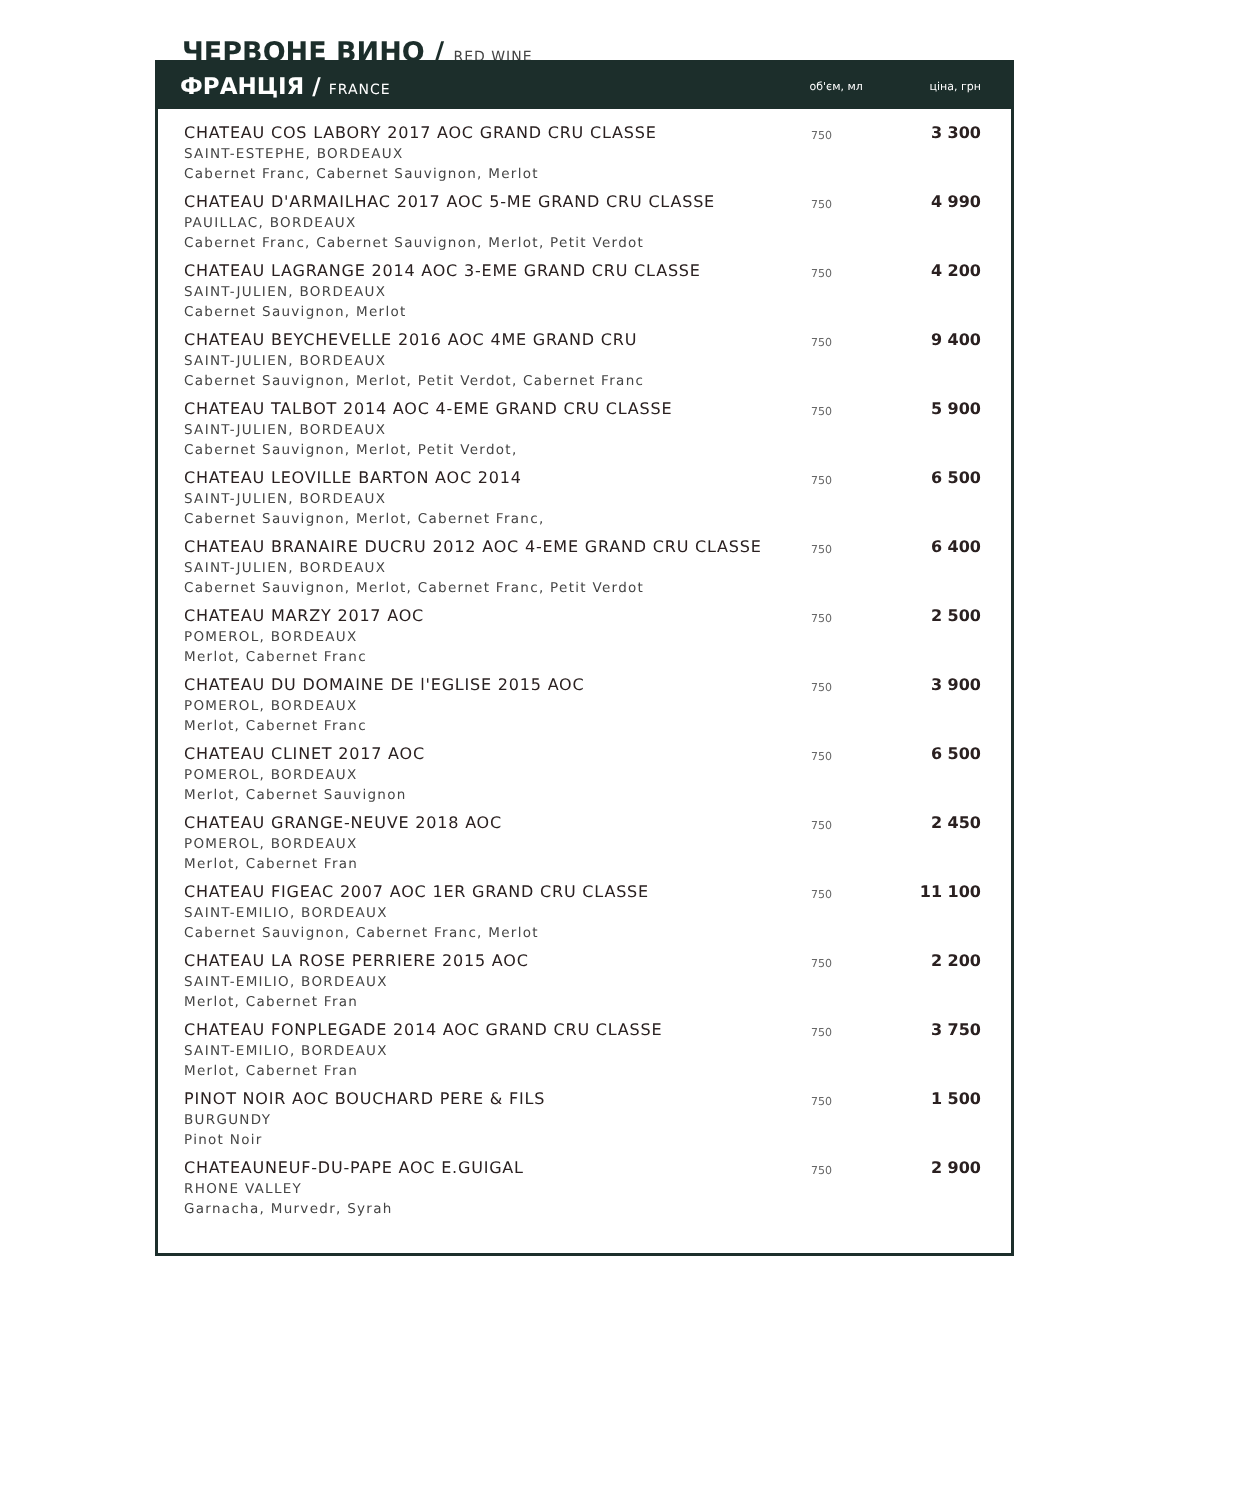ЧЕРВОНЕ ВИНО / RED WINE
ФРАНЦІЯ / FRANCE
об'єм, мл ціна, грн
| CHATEAU COS LABORY 2017 AOC GRAND CRU CLASSE SAINT-ESTEPHE, BORDEAUX Cabernet Franc, Cabernet Sauvignon, Merlot | 750 | 3 300 |
| CHATEAU D'ARMAILHAC 2017 AOC 5-ME GRAND CRU CLASSE PAUILLAC, BORDEAUX Cabernet Franc, Cabernet Sauvignon, Merlot, Petit Verdot | 750 | 4 990 |
| CHATEAU LAGRANGE 2014 AOC 3-EME GRAND CRU CLASSE SAINT-JULIEN, BORDEAUX Cabernet Sauvignon, Merlot | 750 | 4 200 |
| CHATEAU BEYCHEVELLE 2016 AOC 4ME GRAND CRU SAINT-JULIEN, BORDEAUX Cabernet Sauvignon, Merlot, Petit Verdot, Cabernet Franc | 750 | 9 400 |
| CHATEAU TALBOT 2014 AOC 4-EME GRAND CRU CLASSE SAINT-JULIEN, BORDEAUX Cabernet Sauvignon, Merlot, Petit Verdot, | 750 | 5 900 |
| CHATEAU LEOVILLE BARTON AOC 2014 SAINT-JULIEN, BORDEAUX Cabernet Sauvignon, Merlot, Cabernet Franc, | 750 | 6 500 |
| CHATEAU BRANAIRE DUCRU 2012 AOC 4-EME GRAND CRU CLASSE SAINT-JULIEN, BORDEAUX Cabernet Sauvignon, Merlot, Cabernet Franc, Petit Verdot | 750 | 6 400 |
| CHATEAU MARZY 2017 AOC POMEROL, BORDEAUX Merlot, Cabernet Franc | 750 | 2 500 |
| CHATEAU DU DOMAINE DE l'EGLISE 2015 AOC POMEROL, BORDEAUX Merlot, Cabernet Franc | 750 | 3 900 |
| CHATEAU CLINET 2017 AOC POMEROL, BORDEAUX Merlot, Cabernet Sauvignon | 750 | 6 500 |
| CHATEAU GRANGE-NEUVE 2018 AOC POMEROL, BORDEAUX Merlot, Cabernet Fran | 750 | 2 450 |
| CHATEAU FIGEAC 2007 AOC 1ER GRAND CRU CLASSE SAINT-EMILIO, BORDEAUX Cabernet Sauvignon, Cabernet Franc, Merlot | 750 | 11 100 |
| CHATEAU LA ROSE PERRIERE 2015 AOC SAINT-EMILIO, BORDEAUX Merlot, Cabernet Fran | 750 | 2 200 |
| CHATEAU FONPLEGADE 2014 AOC GRAND CRU CLASSE SAINT-EMILIO, BORDEAUX Merlot, Cabernet Fran | 750 | 3 750 |
| PINOT NOIR AOC BOUCHARD PERE & FILS BURGUNDY Pinot Noir | 750 | 1 500 |
| CHATEAUNEUF-DU-PAPE AOC E.GUIGAL RHONE VALLEY Garnacha, Murvedr, Syrah | 750 | 2 900 |